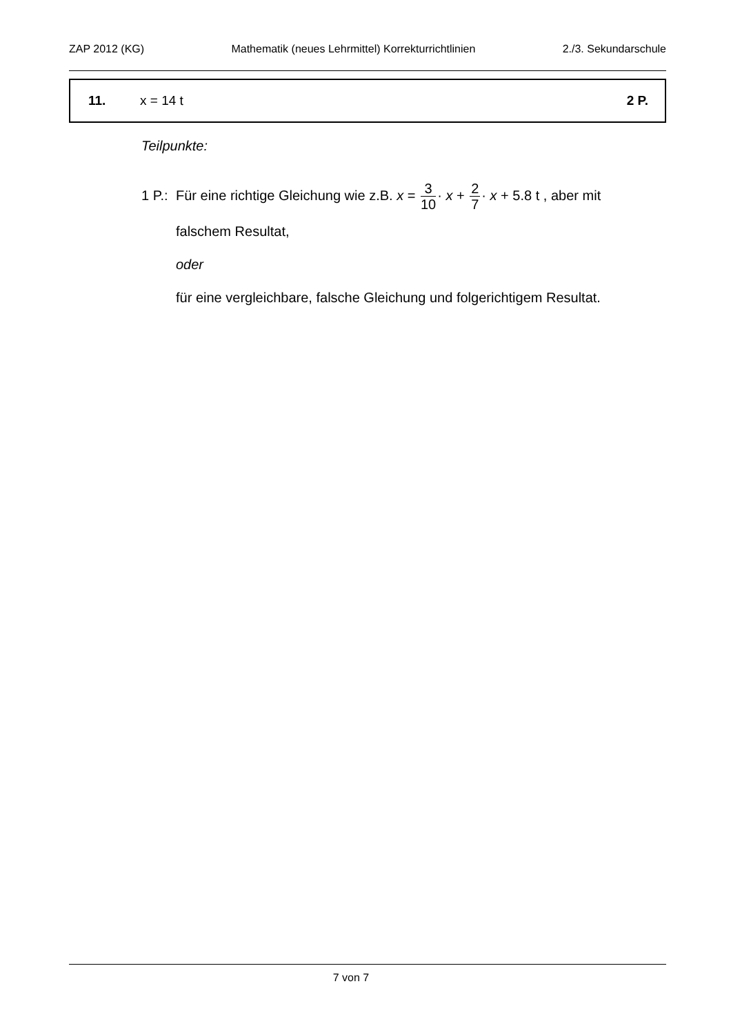ZAP 2012 (KG) Mathematik (neues Lehrmittel) Korrekturrichtlinien 2./3. Sekundarschule
11. x = 14 t 2 P.
Teilpunkte:
1 P.:
Für eine richtige Gleichung wie z.B. x = 3 10· x + 2 7· x + 5.8 t , aber mit
falschem Resultat,
oder
für eine vergleichbare, falsche Gleichung und folgerichtigem Resultat.
7 von 7